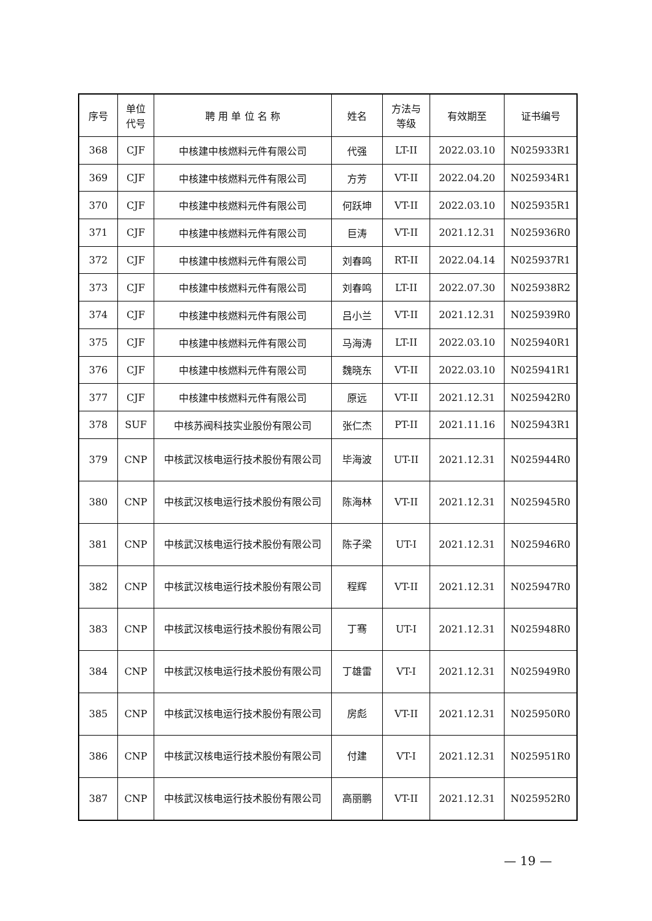| 序号 | 单位 代号 | 聘 用 单 位 名 称 | 姓名 | 方法与 等级 | 有效期至 | 证书编号 |
| --- | --- | --- | --- | --- | --- | --- |
| 368 | CJF | 中核建中核燃料元件有限公司 | 代强 | LT-II | 2022.03.10 | N025933R1 |
| 369 | CJF | 中核建中核燃料元件有限公司 | 方芳 | VT-II | 2022.04.20 | N025934R1 |
| 370 | CJF | 中核建中核燃料元件有限公司 | 何跃坤 | VT-II | 2022.03.10 | N025935R1 |
| 371 | CJF | 中核建中核燃料元件有限公司 | 巨涛 | VT-II | 2021.12.31 | N025936R0 |
| 372 | CJF | 中核建中核燃料元件有限公司 | 刘春鸣 | RT-II | 2022.04.14 | N025937R1 |
| 373 | CJF | 中核建中核燃料元件有限公司 | 刘春鸣 | LT-II | 2022.07.30 | N025938R2 |
| 374 | CJF | 中核建中核燃料元件有限公司 | 吕小兰 | VT-II | 2021.12.31 | N025939R0 |
| 375 | CJF | 中核建中核燃料元件有限公司 | 马海涛 | LT-II | 2022.03.10 | N025940R1 |
| 376 | CJF | 中核建中核燃料元件有限公司 | 魏晓东 | VT-II | 2022.03.10 | N025941R1 |
| 377 | CJF | 中核建中核燃料元件有限公司 | 原远 | VT-II | 2021.12.31 | N025942R0 |
| 378 | SUF | 中核苏阀科技实业股份有限公司 | 张仁杰 | PT-II | 2021.11.16 | N025943R1 |
| 379 | CNP | 中核武汉核电运行技术股份有限公司 | 毕海波 | UT-II | 2021.12.31 | N025944R0 |
| 380 | CNP | 中核武汉核电运行技术股份有限公司 | 陈海林 | VT-II | 2021.12.31 | N025945R0 |
| 381 | CNP | 中核武汉核电运行技术股份有限公司 | 陈子梁 | UT-I | 2021.12.31 | N025946R0 |
| 382 | CNP | 中核武汉核电运行技术股份有限公司 | 程辉 | VT-II | 2021.12.31 | N025947R0 |
| 383 | CNP | 中核武汉核电运行技术股份有限公司 | 丁骞 | UT-I | 2021.12.31 | N025948R0 |
| 384 | CNP | 中核武汉核电运行技术股份有限公司 | 丁雄雷 | VT-I | 2021.12.31 | N025949R0 |
| 385 | CNP | 中核武汉核电运行技术股份有限公司 | 房彪 | VT-II | 2021.12.31 | N025950R0 |
| 386 | CNP | 中核武汉核电运行技术股份有限公司 | 付建 | VT-I | 2021.12.31 | N025951R0 |
| 387 | CNP | 中核武汉核电运行技术股份有限公司 | 高丽鹏 | VT-II | 2021.12.31 | N025952R0 |
— 19 —